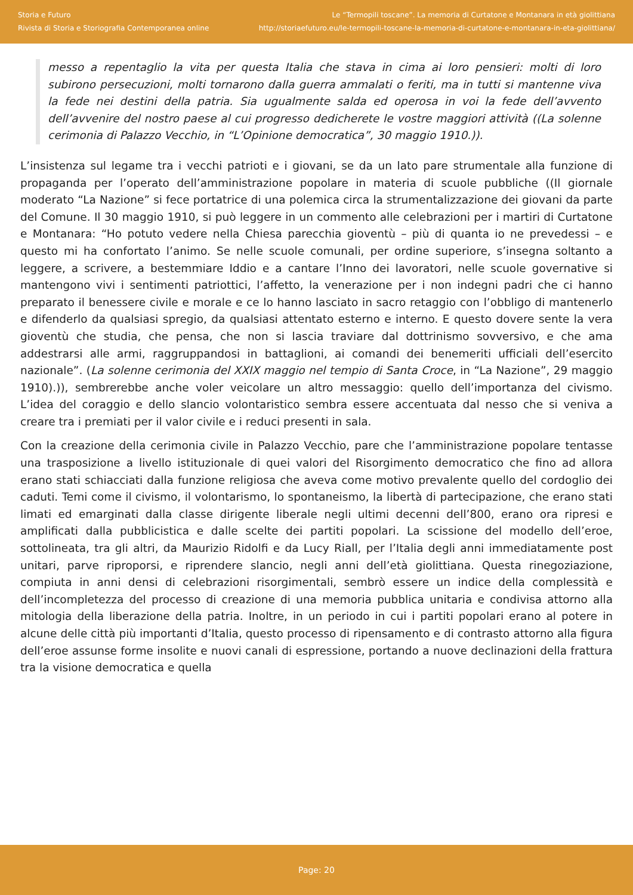Storia e Futuro
Rivista di Storia e Storiografia Contemporanea online
Le “Termopili toscane”. La memoria di Curtatone e Montanara in età giolittiana
http://storiaefuturo.eu/le-termopili-toscane-la-memoria-di-curtatone-e-montanara-in-eta-giolittiana/
messo a repentaglio la vita per questa Italia che stava in cima ai loro pensieri: molti di loro subirono persecuzioni, molti tornarono dalla guerra ammalati o feriti, ma in tutti si mantenne viva la fede nei destini della patria. Sia ugualmente salda ed operosa in voi la fede dell’avvento dell’avvenire del nostro paese al cui progresso dedicherete le vostre maggiori attività ((La solenne cerimonia di Palazzo Vecchio, in “L’Opinione democratica”, 30 maggio 1910.)).
L’insistenza sul legame tra i vecchi patrioti e i giovani, se da un lato pare strumentale alla funzione di propaganda per l’operato dell’amministrazione popolare in materia di scuole pubbliche ((Il giornale moderato “La Nazione” si fece portatrice di una polemica circa la strumentalizzazione dei giovani da parte del Comune. Il 30 maggio 1910, si può leggere in un commento alle celebrazioni per i martiri di Curtatone e Montanara: “Ho potuto vedere nella Chiesa parecchia gioventù – più di quanta io ne prevedessi – e questo mi ha confortato l’animo. Se nelle scuole comunali, per ordine superiore, s’insegna soltanto a leggere, a scrivere, a bestemmiare Iddio e a cantare l’Inno dei lavoratori, nelle scuole governative si mantengono vivi i sentimenti patriottici, l’affetto, la venerazione per i non indegni padri che ci hanno preparato il benessere civile e morale e ce lo hanno lasciato in sacro retaggio con l’obbligo di mantenerlo e difenderlo da qualsiasi spregio, da qualsiasi attentato esterno e interno. E questo dovere sente la vera gioventù che studia, che pensa, che non si lascia traviare dal dottrinismo sovversivo, e che ama addestrarsi alle armi, raggruppandosi in battaglioni, ai comandi dei benemeriti ufficiali dell’esercito nazionale”. (La solenne cerimonia del XXIX maggio nel tempio di Santa Croce, in “La Nazione”, 29 maggio 1910).)), sembrerebbe anche voler veicolare un altro messaggio: quello dell’importanza del civismo. L’idea del coraggio e dello slancio volontaristico sembra essere accentuata dal nesso che si veniva a creare tra i premiati per il valor civile e i reduci presenti in sala.
Con la creazione della cerimonia civile in Palazzo Vecchio, pare che l’amministrazione popolare tentasse una trasposizione a livello istituzionale di quei valori del Risorgimento democratico che fino ad allora erano stati schiacciati dalla funzione religiosa che aveva come motivo prevalente quello del cordoglio dei caduti. Temi come il civismo, il volontarismo, lo spontaneismo, la libertà di partecipazione, che erano stati limati ed emarginati dalla classe dirigente liberale negli ultimi decenni dell’800, erano ora ripresi e amplificati dalla pubblicistica e dalle scelte dei partiti popolari. La scissione del modello dell’eroe, sottolineata, tra gli altri, da Maurizio Ridolfi e da Lucy Riall, per l’Italia degli anni immediatamente post unitari, parve riproporsi, e riprendere slancio, negli anni dell’età giolittiana. Questa rinegoziazione, compiuta in anni densi di celebrazioni risorgimentali, sembrò essere un indice della complessità e dell’incompletezza del processo di creazione di una memoria pubblica unitaria e condivisa attorno alla mitologia della liberazione della patria. Inoltre, in un periodo in cui i partiti popolari erano al potere in alcune delle città più importanti d’Italia, questo processo di ripensamento e di contrasto attorno alla figura dell’eroe assunse forme insolite e nuovi canali di espressione, portando a nuove declinazioni della frattura tra la visione democratica e quella
Page: 20